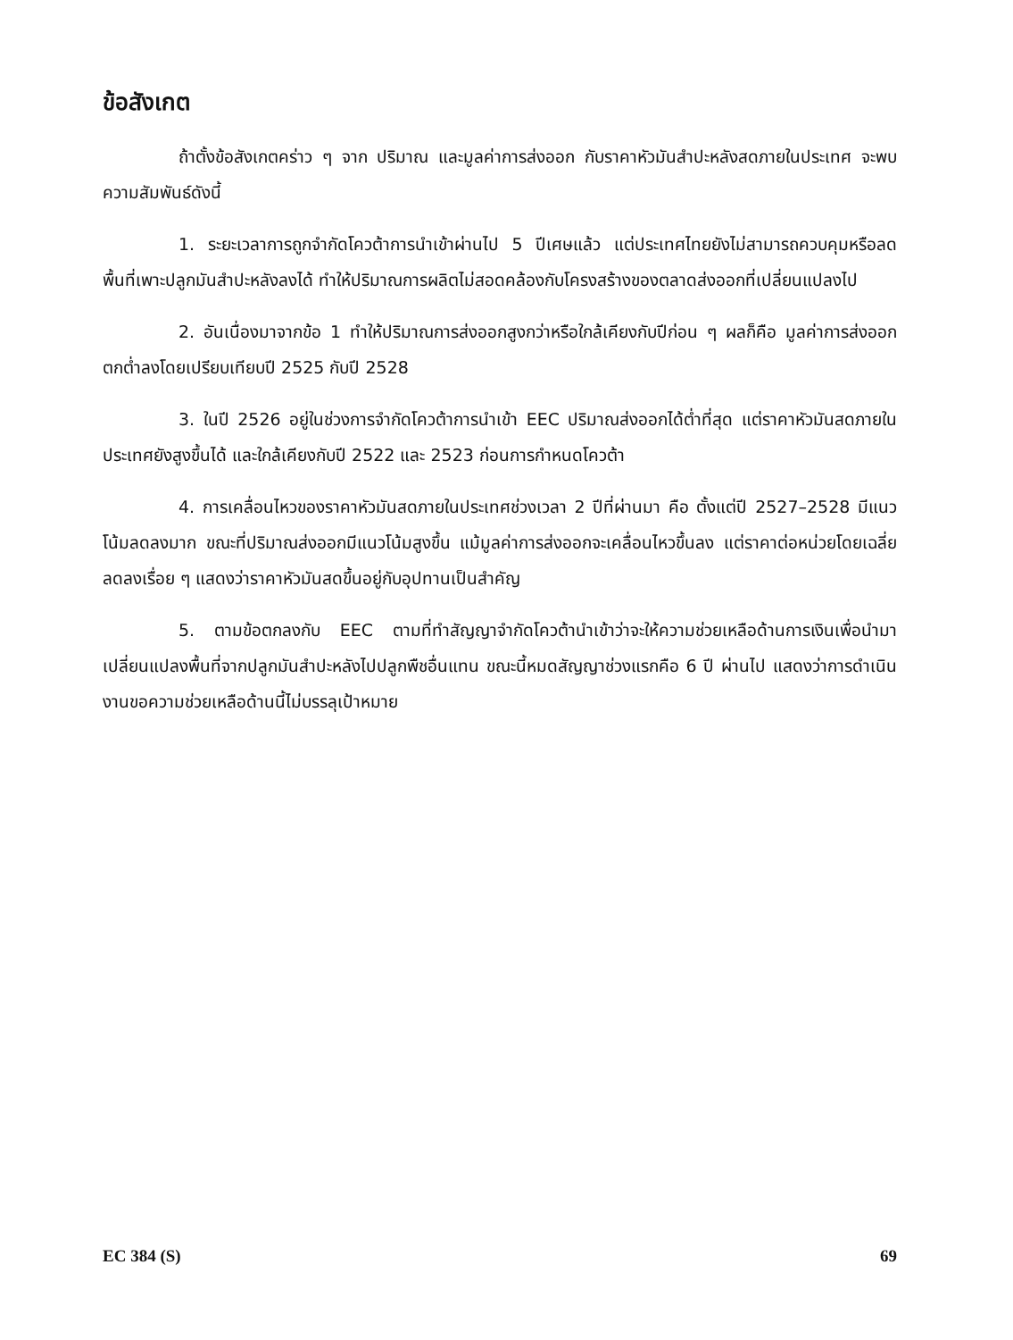ข้อสังเกต
ถ้าตั้งข้อสังเกตคร่าว ๆ จาก ปริมาณ และมูลค่าการส่งออก กับราคาหัวมันสำปะหลังสดภายในประเทศ จะพบความสัมพันธ์ดังนี้
1. ระยะเวลาการถูกจำกัดโควต้าการนำเข้าผ่านไป 5 ปีเศษแล้ว แต่ประเทศไทยยังไม่สามารถควบคุมหรือลดพื้นที่เพาะปลูกมันสำปะหลังลงได้ ทำให้ปริมาณการผลิตไม่สอดคล้องกับโครงสร้างของตลาดส่งออกที่เปลี่ยนแปลงไป
2. อันเนื่องมาจากข้อ 1 ทำให้ปริมาณการส่งออกสูงกว่าหรือใกล้เคียงกับปีก่อน ๆ ผลก็คือ มูลค่าการส่งออกตกต่ำลงโดยเปรียบเทียบปี 2525 กับปี 2528
3. ในปี 2526 อยู่ในช่วงการจำกัดโควต้าการนำเข้า EEC ปริมาณส่งออกได้ต่ำที่สุด แต่ราคาหัวมันสดภายในประเทศยังสูงขึ้นได้ และใกล้เคียงกับปี 2522 และ 2523 ก่อนการกำหนดโควต้า
4. การเคลื่อนไหวของราคาหัวมันสดภายในประเทศช่วงเวลา 2 ปีที่ผ่านมา คือ ตั้งแต่ปี 2527–2528 มีแนวโน้มลดลงมาก ขณะที่ปริมาณส่งออกมีแนวโน้มสูงขึ้น แม้มูลค่าการส่งออกจะเคลื่อนไหวขึ้นลง แต่ราคาต่อหน่วยโดยเฉลี่ยลดลงเรื่อย ๆ แสดงว่าราคาหัวมันสดขึ้นอยู่กับอุปทานเป็นสำคัญ
5. ตามข้อตกลงกับ EEC ตามที่ทำสัญญาจำกัดโควต้านำเข้าว่าจะให้ความช่วยเหลือด้านการเงินเพื่อนำมาเปลี่ยนแปลงพื้นที่จากปลูกมันสำปะหลังไปปลูกพืชอื่นแทน ขณะนี้หมดสัญญาช่วงแรกคือ 6 ปี ผ่านไป แสดงว่าการดำเนินงานขอความช่วยเหลือด้านนี้ไม่บรรลุเป้าหมาย
EC 384 (S) 69